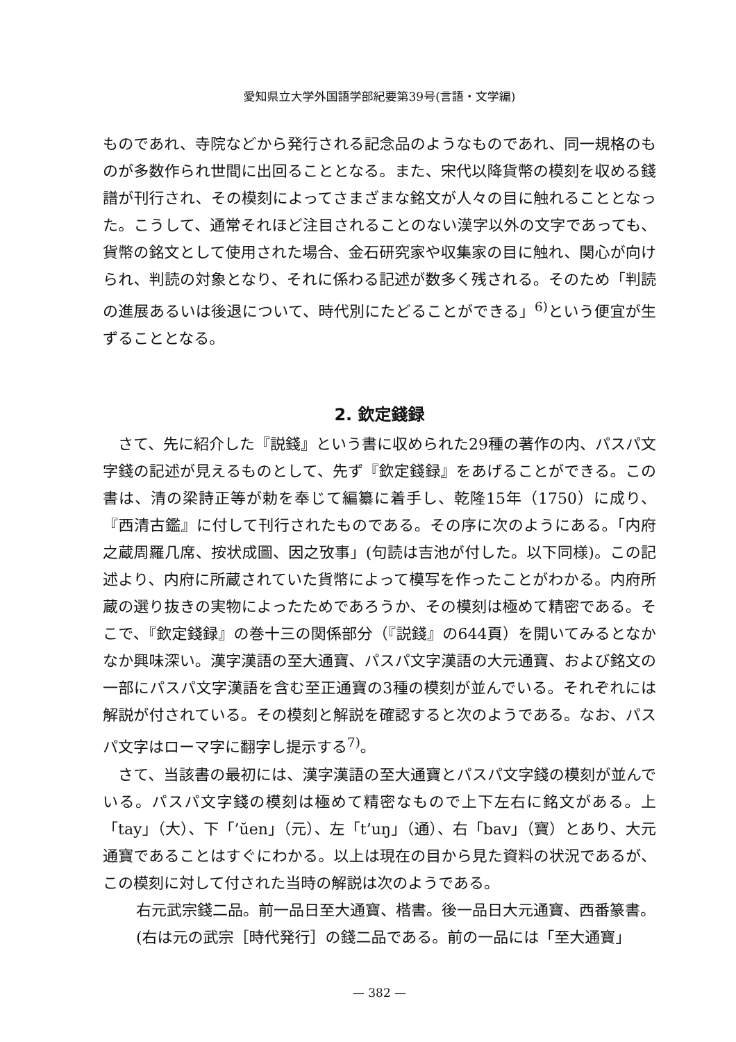愛知県立大学外国語学部紀要第39号(言語・文学編)
ものであれ、寺院などから発行される記念品のようなものであれ、同一規格のものが多数作られ世間に出回ることとなる。また、宋代以降貨幣の模刻を収める錢譜が刊行され、その模刻によってさまざまな銘文が人々の目に触れることとなった。こうして、通常それほど注目されることのない漢字以外の文字であっても、貨幣の銘文として使用された場合、金石研究家や収集家の目に触れ、関心が向けられ、判読の対象となり、それに係わる記述が数多く残される。そのため「判読の進展あるいは後退について、時代別にたどることができる」<sup>6)</sup>という便宜が生ずることとなる。
2. 欽定錢録
さて、先に紹介した『説錢』という書に収められた29種の著作の内、パスパ文字錢の記述が見えるものとして、先ず『欽定錢録』をあげることができる。この書は、清の梁詩正等が勅を奉じて編纂に着手し、乾隆15年（1750）に成り、『西清古鑑』に付して刊行されたものである。その序に次のようにある。「内府之蔵周羅几席、按状成圖、因之攷事」(句読は吉池が付した。以下同様)。この記述より、内府に所蔵されていた貨幣によって模写を作ったことがわかる。内府所蔵の選り抜きの実物によったためであろうか、その模刻は極めて精密である。そこで、『欽定錢録』の巻十三の関係部分（『説錢』の644頁）を開いてみるとなかなか興味深い。漢字漢語の至大通寶、パスパ文字漢語の大元通寶、および銘文の一部にパスパ文字漢語を含む至正通寶の3種の模刻が並んでいる。それぞれには解説が付されている。その模刻と解説を確認すると次のようである。なお、パスパ文字はローマ字に翻字し提示する<sup>7)</sup>。
さて、当該書の最初には、漢字漢語の至大通寶とパスパ文字錢の模刻が並んでいる。パスパ文字錢の模刻は極めて精密なもので上下左右に銘文がある。上「tay」（大）、下「’ŭen」（元）、左「t’uŋ」（通）、右「bav」（寶）とあり、大元通寶であることはすぐにわかる。以上は現在の目から見た資料の状況であるが、この模刻に対して付された当時の解説は次のようである。
右元武宗錢二品。前一品日至大通寶、楷書。後一品日大元通寶、西番篆書。
(右は元の武宗［時代発行］の錢二品である。前の一品には「至大通寶」
— 382 —